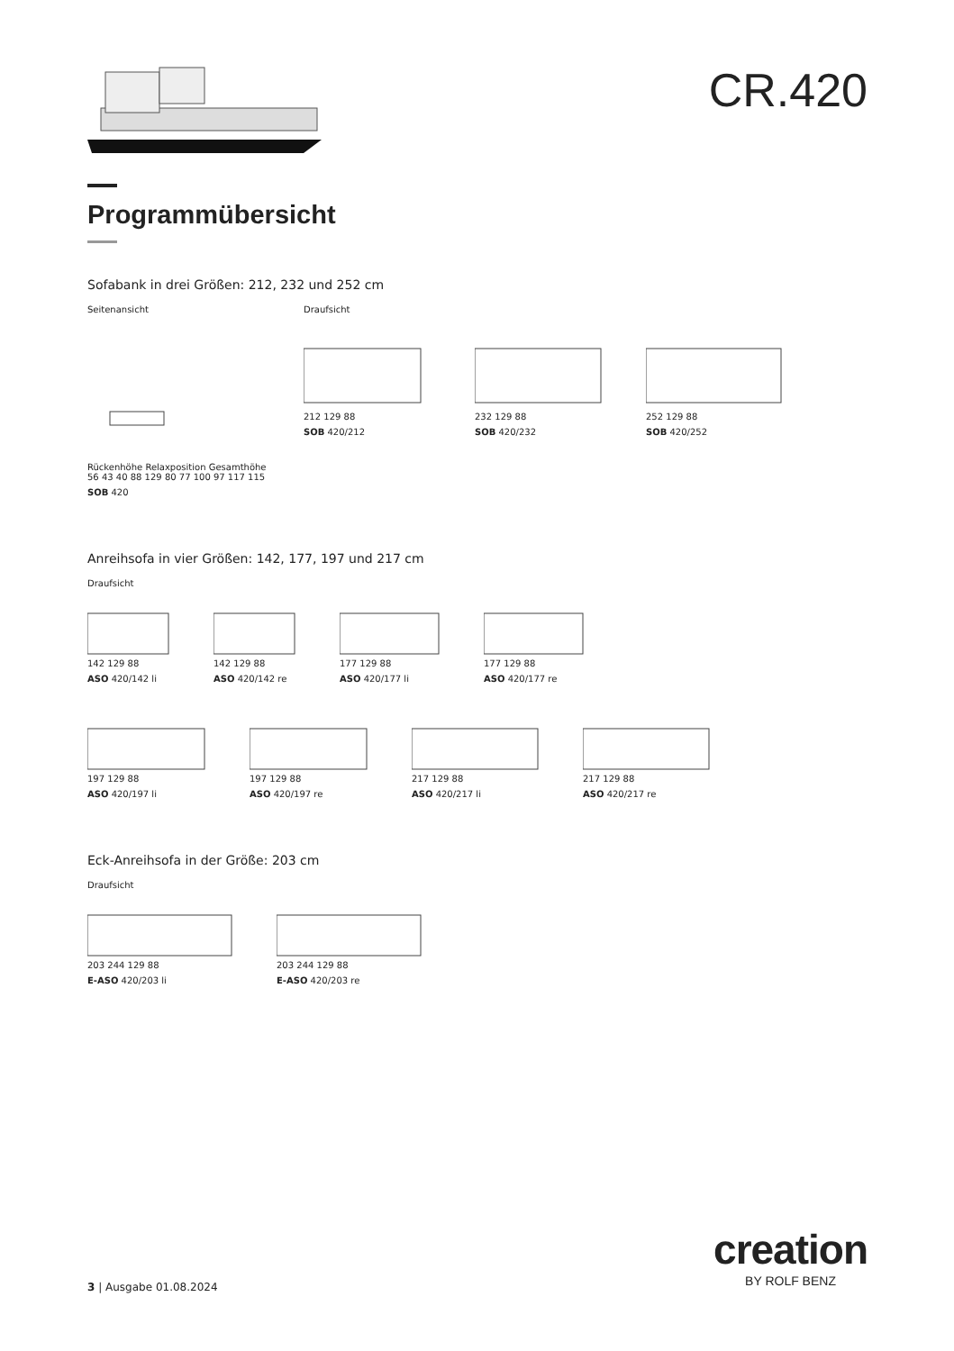CR.420
Programmübersicht
Sofabank in drei Größen: 212, 232 und 252 cm
Seitenansicht
Rückenhöhe Relaxposition Gesamthöhe 56 43 40 88 129 80 77 100 97 117 115
SOB 420
Draufsicht
212 129 88
SOB 420/212
232 129 88
SOB 420/232
252 129 88
SOB 420/252
Anreihsofa in vier Größen: 142, 177, 197 und 217 cm
Draufsicht
142 129 88
ASO 420/142 li
142 129 88
ASO 420/142 re
177 129 88
ASO 420/177 li
177 129 88
ASO 420/177 re
197 129 88
ASO 420/197 li
197 129 88
ASO 420/197 re
217 129 88
ASO 420/217 li
217 129 88
ASO 420/217 re
Eck-Anreihsofa in der Größe: 203 cm
Draufsicht
203 244 129 88
E-ASO 420/203 li
203 244 129 88
E-ASO 420/203 re
3 | Ausgabe 01.08.2024
creation
BY ROLF BENZ